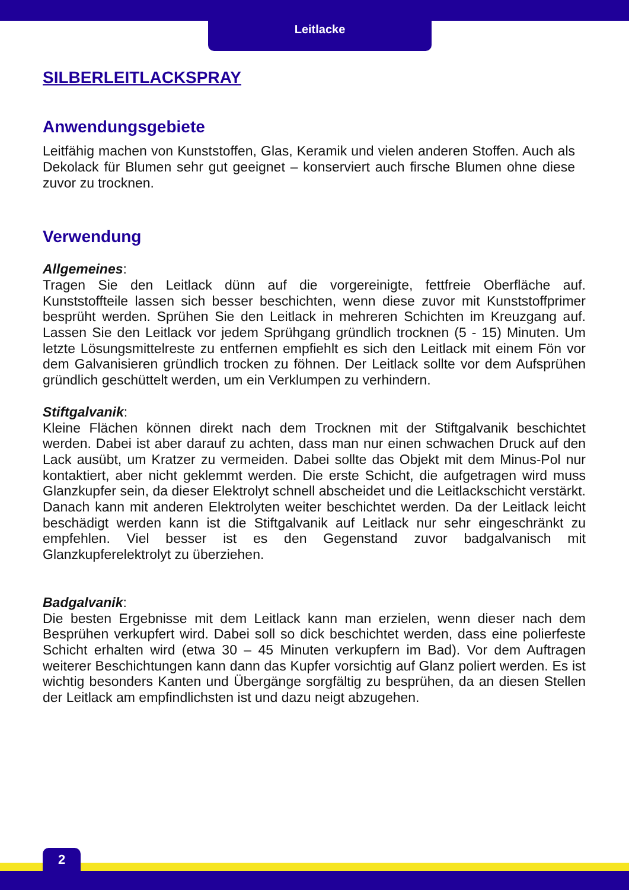Leitlacke
SILBERLEITLACKSPRAY
Anwendungsgebiete
Leitfähig machen von Kunststoffen, Glas, Keramik und vielen anderen Stoffen. Auch als Dekolack für Blumen sehr gut geeignet – konserviert auch firsche Blumen ohne diese zuvor zu trocknen.
Verwendung
Allgemeines:
Tragen Sie den Leitlack dünn auf die vorgereinigte, fettfreie Oberfläche auf. Kunststoffteile lassen sich besser beschichten, wenn diese zuvor mit Kunststoffprimer besprüht werden. Sprühen Sie den Leitlack in mehreren Schichten im Kreuzgang auf. Lassen Sie den Leitlack vor jedem Sprühgang gründlich trocknen (5 - 15) Minuten. Um letzte Lösungsmittelreste zu entfernen empfiehlt es sich den Leitlack mit einem Fön vor dem Galvanisieren gründlich trocken zu föhnen. Der Leitlack sollte vor dem Aufsprühen gründlich geschüttelt werden, um ein Verklumpen zu verhindern.
Stiftgalvanik:
Kleine Flächen können direkt nach dem Trocknen mit der Stiftgalvanik beschichtet werden. Dabei ist aber darauf zu achten, dass man nur einen schwachen Druck auf den Lack ausübt, um Kratzer zu vermeiden. Dabei sollte das Objekt mit dem Minus-Pol nur kontaktiert, aber nicht geklemmt werden. Die erste Schicht, die aufgetragen wird muss Glanzkupfer sein, da dieser Elektrolyt schnell abscheidet und die Leitlackschicht verstärkt. Danach kann mit anderen Elektrolyten weiter beschichtet werden. Da der Leitlack leicht beschädigt werden kann ist die Stiftgalvanik auf Leitlack nur sehr eingeschränkt zu empfehlen. Viel besser ist es den Gegenstand zuvor badgalvanisch mit Glanzkupferelektrolyt zu überziehen.
Badgalvanik:
Die besten Ergebnisse mit dem Leitlack kann man erzielen, wenn dieser nach dem Besprühen verkupfert wird. Dabei soll so dick beschichtet werden, dass eine polierfeste Schicht erhalten wird (etwa 30 – 45 Minuten verkupfern im Bad). Vor dem Auftragen weiterer Beschichtungen kann dann das Kupfer vorsichtig auf Glanz poliert werden. Es ist wichtig besonders Kanten und Übergänge sorgfältig zu besprühen, da an diesen Stellen der Leitlack am empfindlichsten ist und dazu neigt abzugehen.
2